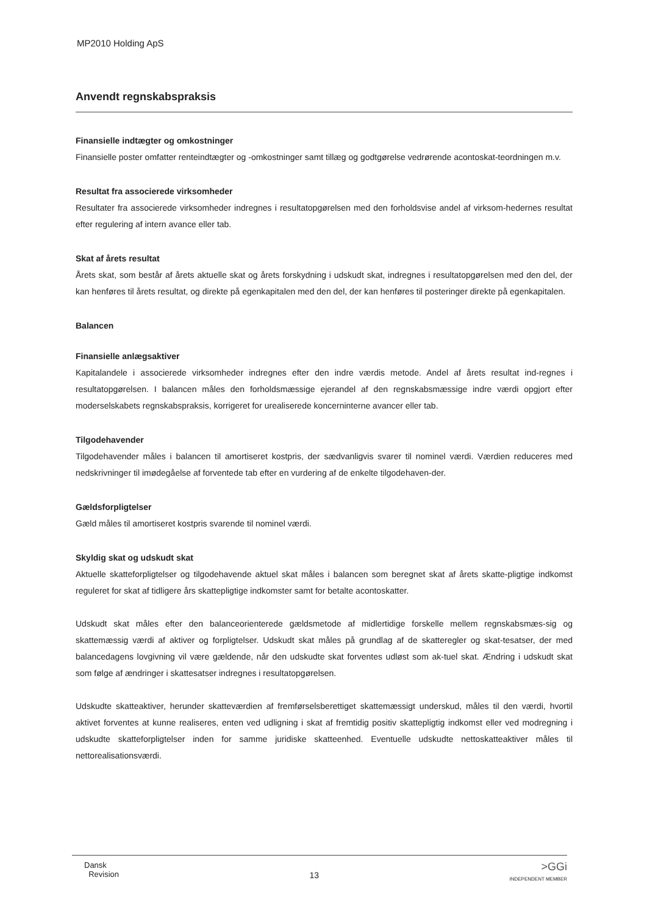MP2010 Holding ApS
Anvendt regnskabspraksis
Finansielle indtægter og omkostninger
Finansielle poster omfatter renteindtægter og -omkostninger samt tillæg og godtgørelse vedrørende acontoskat-teordningen m.v.
Resultat fra associerede virksomheder
Resultater fra associerede virksomheder indregnes i resultatopgørelsen med den forholdsvise andel af virksom-hedernes resultat efter regulering af intern avance eller tab.
Skat af årets resultat
Årets skat, som består af årets aktuelle skat og årets forskydning i udskudt skat, indregnes i resultatopgørelsen med den del, der kan henføres til årets resultat, og direkte på egenkapitalen med den del, der kan henføres til posteringer direkte på egenkapitalen.
Balancen
Finansielle anlægsaktiver
Kapitalandele i associerede virksomheder indregnes efter den indre værdis metode. Andel af årets resultat ind-regnes i resultatopgørelsen. I balancen måles den forholdsmæssige ejerandel af den regnskabsmæssige indre værdi opgjort efter moderselskabets regnskabspraksis, korrigeret for urealiserede koncerninterne avancer eller tab.
Tilgodehavender
Tilgodehavender måles i balancen til amortiseret kostpris, der sædvanligvis svarer til nominel værdi. Værdien reduceres med nedskrivninger til imødegåelse af forventede tab efter en vurdering af de enkelte tilgodehaven-der.
Gældsforpligtelser
Gæld måles til amortiseret kostpris svarende til nominel værdi.
Skyldig skat og udskudt skat
Aktuelle skatteforpligtelser og tilgodehavende aktuel skat måles i balancen som beregnet skat af årets skatte-pligtige indkomst reguleret for skat af tidligere års skattepligtige indkomster samt for betalte acontoskatter.
Udskudt skat måles efter den balanceorienterede gældsmetode af midlertidige forskelle mellem regnskabsmæs-sig og skattemæssig værdi af aktiver og forpligtelser. Udskudt skat måles på grundlag af de skatteregler og skat-tesatser, der med balancedagens lovgivning vil være gældende, når den udskudte skat forventes udløst som ak-tuel skat. Ændring i udskudt skat som følge af ændringer i skattesatser indregnes i resultatopgørelsen.
Udskudte skatteaktiver, herunder skatteværdien af fremførselsberettiget skattemæssigt underskud, måles til den værdi, hvortil aktivet forventes at kunne realiseres, enten ved udligning i skat af fremtidig positiv skattepligtig indkomst eller ved modregning i udskudte skatteforpligtelser inden for samme juridiske skatteenhed. Eventuelle udskudte nettoskatteaktiver måles til nettorealisationsværdi.
Dansk
Revision
13
>GGi
INDEPENDENT MEMBER